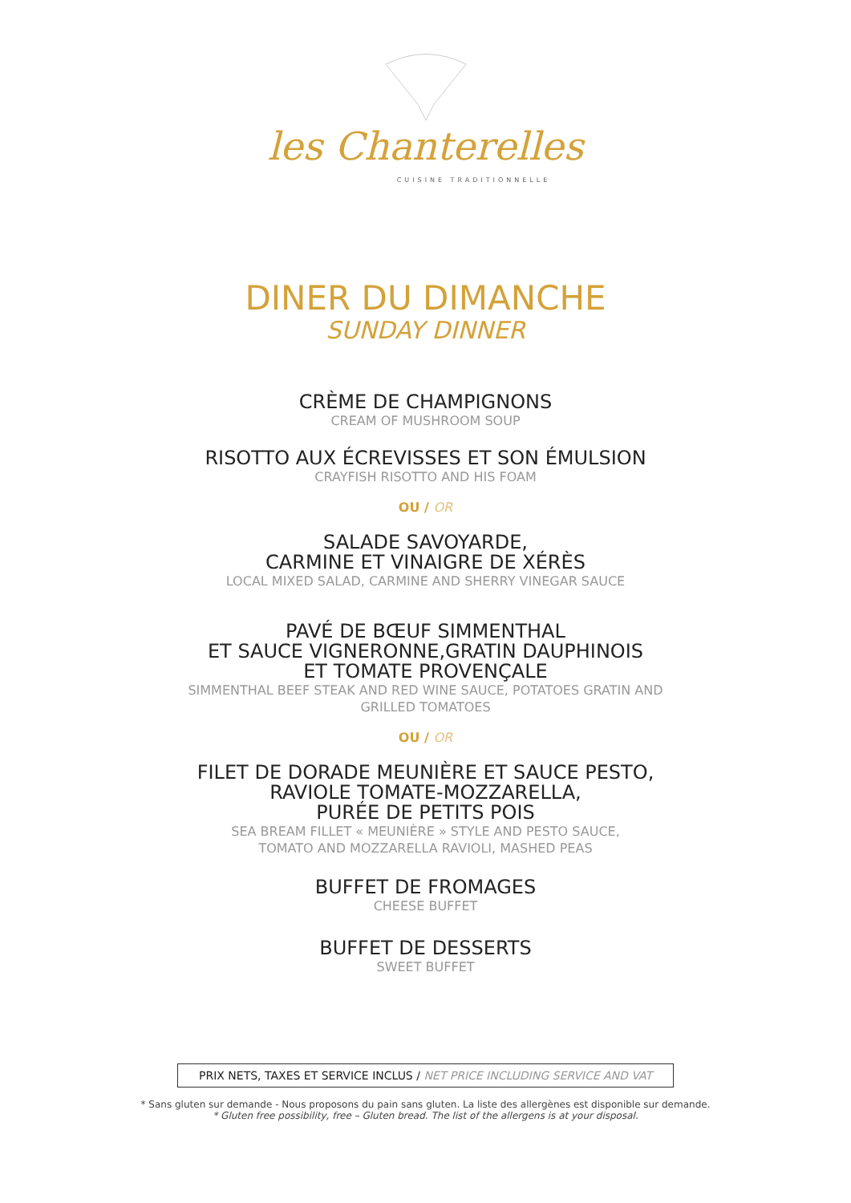les Chanterelles
CUISINE TRADITIONNELLE
DINER DU DIMANCHE
SUNDAY DINNER
CRÈME DE CHAMPIGNONS
CREAM OF MUSHROOM SOUP
RISOTTO AUX ÉCREVISSES ET SON ÉMULSION
CRAYFISH RISOTTO AND HIS FOAM
OU / OR
SALADE SAVOYARDE,
CARMINE ET VINAIGRE DE XÉRÈS
LOCAL MIXED SALAD, CARMINE AND SHERRY VINEGAR SAUCE
PAVÉ DE BŒUF SIMMENTHAL
ET SAUCE VIGNERONNE,GRATIN DAUPHINOIS
ET TOMATE PROVENÇALE
SIMMENTHAL BEEF STEAK AND RED WINE SAUCE, POTATOES GRATIN AND
GRILLED TOMATOES
OU / OR
FILET DE DORADE MEUNIÈRE ET SAUCE PESTO,
RAVIOLE TOMATE-MOZZARELLA,
PURÉE DE PETITS POIS
SEA BREAM FILLET « MEUNIÈRE » STYLE AND PESTO SAUCE,
TOMATO AND MOZZARELLA RAVIOLI, MASHED PEAS
BUFFET DE FROMAGES
CHEESE BUFFET
BUFFET DE DESSERTS
SWEET BUFFET
PRIX NETS, TAXES ET SERVICE INCLUS / NET PRICE INCLUDING SERVICE AND VAT
* Sans gluten sur demande - Nous proposons du pain sans gluten. La liste des allergènes est disponible sur demande.
* Gluten free possibility, free – Gluten bread. The list of the allergens is at your disposal.